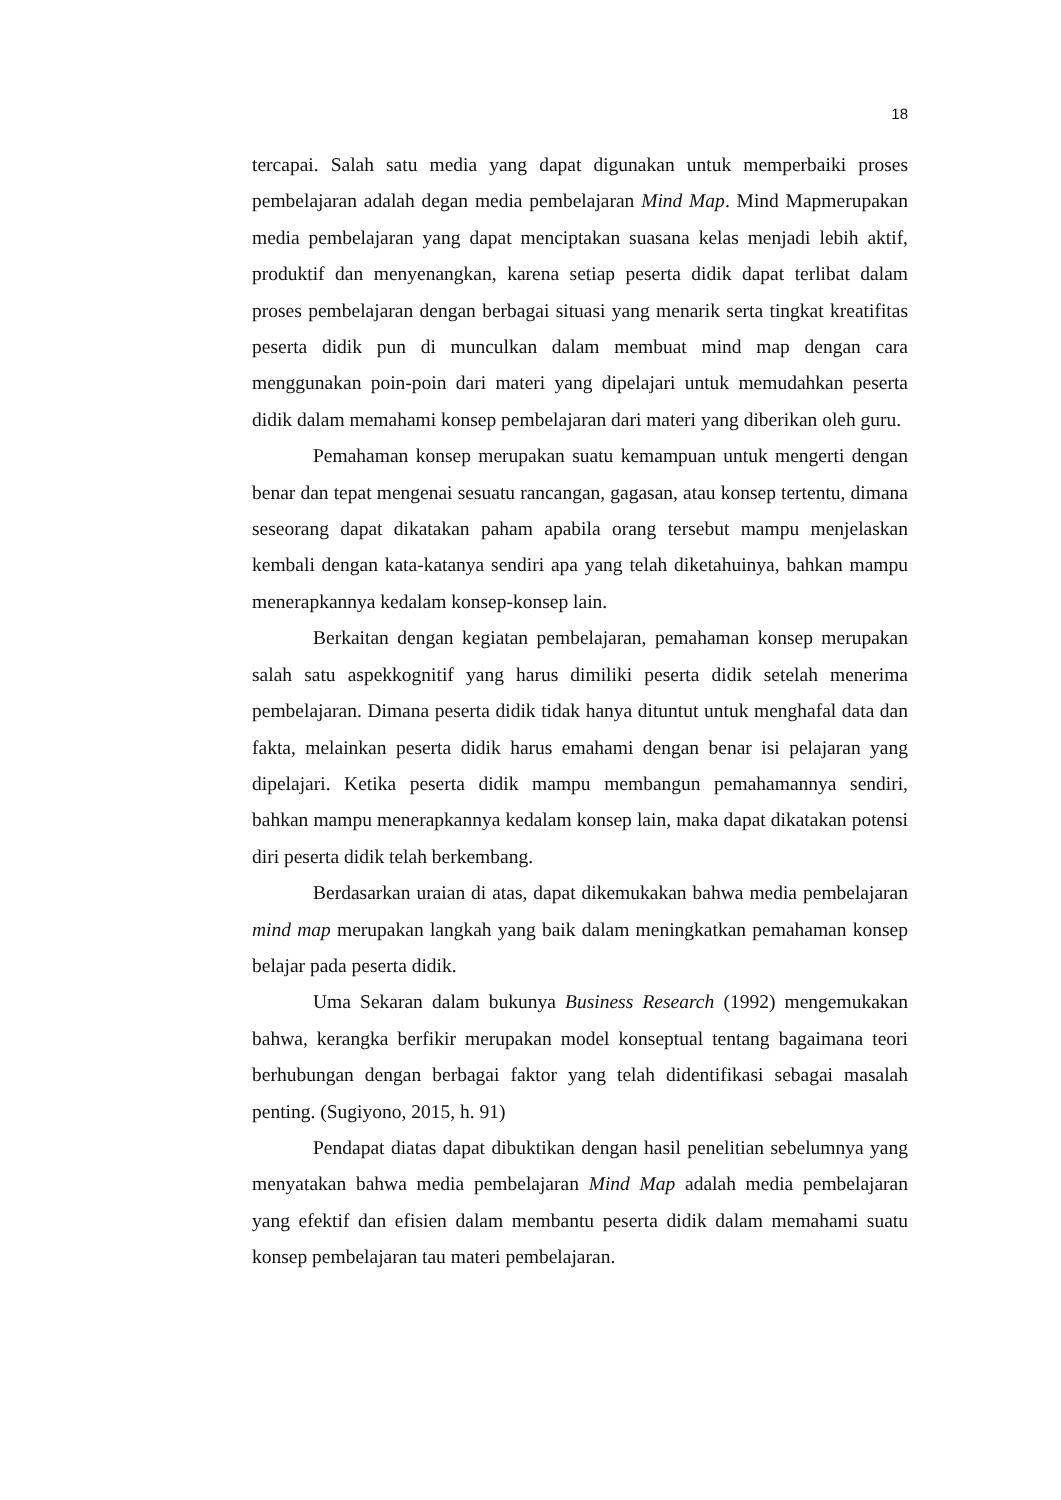18
tercapai. Salah satu media yang dapat digunakan untuk memperbaiki proses pembelajaran adalah degan media pembelajaran Mind Map. Mind Mapmerupakan media pembelajaran yang dapat menciptakan suasana kelas menjadi lebih aktif, produktif dan menyenangkan, karena setiap peserta didik dapat terlibat dalam proses pembelajaran dengan berbagai situasi yang menarik serta tingkat kreatifitas peserta didik pun di munculkan dalam membuat mind map dengan cara menggunakan poin-poin dari materi yang dipelajari untuk memudahkan peserta didik dalam memahami konsep pembelajaran dari materi yang diberikan oleh guru.
Pemahaman konsep merupakan suatu kemampuan untuk mengerti dengan benar dan tepat mengenai sesuatu rancangan, gagasan, atau konsep tertentu, dimana seseorang dapat dikatakan paham apabila orang tersebut mampu menjelaskan kembali dengan kata-katanya sendiri apa yang telah diketahuinya, bahkan mampu menerapkannya kedalam konsep-konsep lain.
Berkaitan dengan kegiatan pembelajaran, pemahaman konsep merupakan salah satu aspekkognitif yang harus dimiliki peserta didik setelah menerima pembelajaran. Dimana peserta didik tidak hanya dituntut untuk menghafal data dan fakta, melainkan peserta didik harus emahami dengan benar isi pelajaran yang dipelajari. Ketika peserta didik mampu membangun pemahamannya sendiri, bahkan mampu menerapkannya kedalam konsep lain, maka dapat dikatakan potensi diri peserta didik telah berkembang.
Berdasarkan uraian di atas, dapat dikemukakan bahwa media pembelajaran mind map merupakan langkah yang baik dalam meningkatkan pemahaman konsep belajar pada peserta didik.
Uma Sekaran dalam bukunya Business Research (1992) mengemukakan bahwa, kerangka berfikir merupakan model konseptual tentang bagaimana teori berhubungan dengan berbagai faktor yang telah didentifikasi sebagai masalah penting. (Sugiyono, 2015, h. 91)
Pendapat diatas dapat dibuktikan dengan hasil penelitian sebelumnya yang menyatakan bahwa media pembelajaran Mind Map adalah media pembelajaran yang efektif dan efisien dalam membantu peserta didik dalam memahami suatu konsep pembelajaran tau materi pembelajaran.